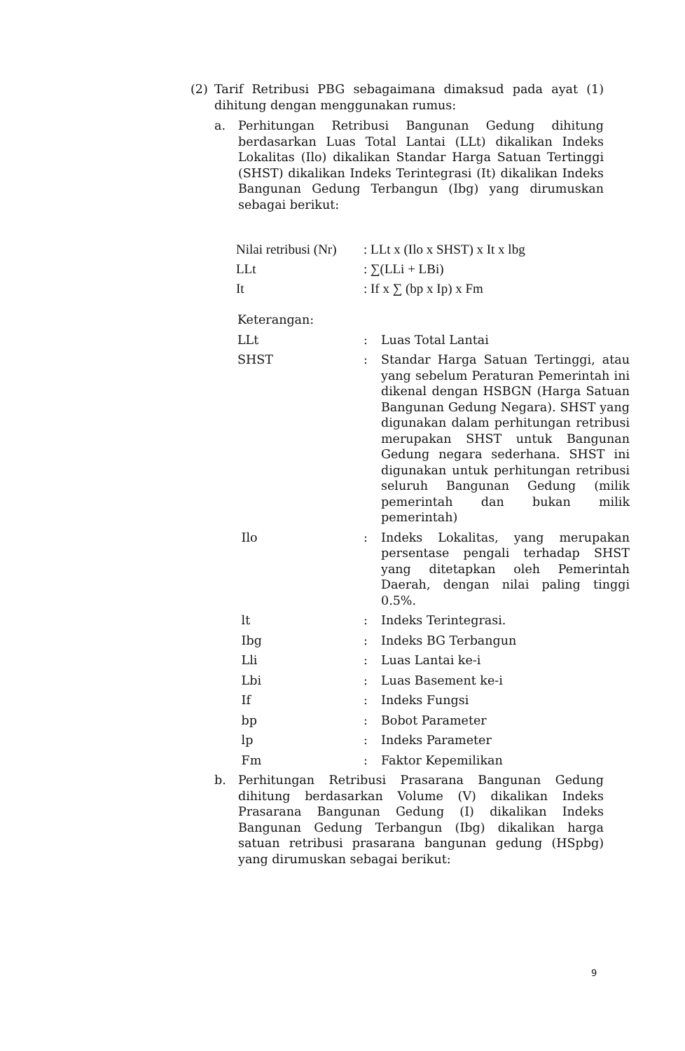(2) Tarif Retribusi PBG sebagaimana dimaksud pada ayat (1) dihitung dengan menggunakan rumus:
a. Perhitungan Retribusi Bangunan Gedung dihitung berdasarkan Luas Total Lantai (LLt) dikalikan Indeks Lokalitas (Ilo) dikalikan Standar Harga Satuan Tertinggi (SHST) dikalikan Indeks Terintegrasi (It) dikalikan Indeks Bangunan Gedung Terbangun (Ibg) yang dirumuskan sebagai berikut:
| Nilai retribusi (Nr) | : LLt x (Ilo x SHST) x It x lbg |
| LLt | : ∑(LLi + LBi) |
| It | : If x ∑ (bp x Ip) x Fm |
Keterangan:
| LLt | : | Luas Total Lantai |
| SHST | : | Standar Harga Satuan Tertinggi, atau yang sebelum Peraturan Pemerintah ini dikenal dengan HSBGN (Harga Satuan Bangunan Gedung Negara). SHST yang digunakan dalam perhitungan retribusi merupakan SHST untuk Bangunan Gedung negara sederhana. SHST ini digunakan untuk perhitungan retribusi seluruh Bangunan Gedung (milik pemerintah dan bukan milik pemerintah) |
| Ilo | : | Indeks Lokalitas, yang merupakan persentase pengali terhadap SHST yang ditetapkan oleh Pemerintah Daerah, dengan nilai paling tinggi 0.5%. |
| lt | : | Indeks Terintegrasi. |
| Ibg | : | Indeks BG Terbangun |
| Lli | : | Luas Lantai ke-i |
| Lbi | : | Luas Basement ke-i |
| If | : | Indeks Fungsi |
| bp | : | Bobot Parameter |
| lp | : | Indeks Parameter |
| Fm | : | Faktor Kepemilikan |
b. Perhitungan Retribusi Prasarana Bangunan Gedung dihitung berdasarkan Volume (V) dikalikan Indeks Prasarana Bangunan Gedung (I) dikalikan Indeks Bangunan Gedung Terbangun (Ibg) dikalikan harga satuan retribusi prasarana bangunan gedung (HSpbg) yang dirumuskan sebagai berikut:
9